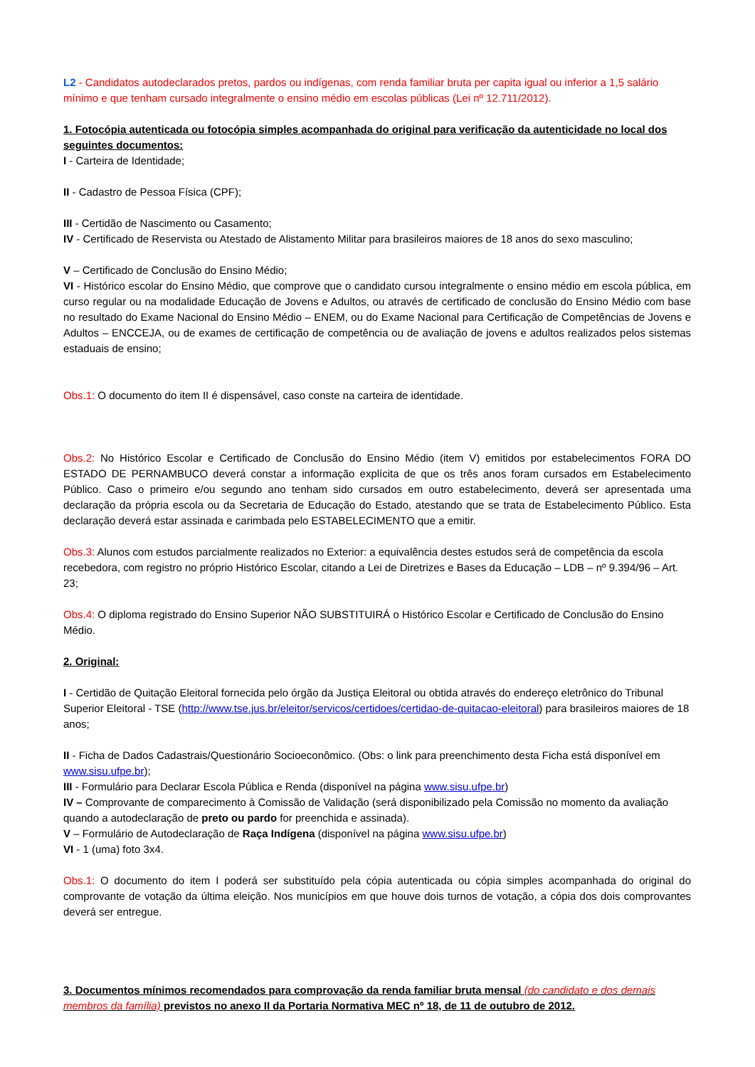L2 - Candidatos autodeclarados pretos, pardos ou indígenas, com renda familiar bruta per capita igual ou inferior a 1,5 salário mínimo e que tenham cursado integralmente o ensino médio em escolas públicas (Lei nº 12.711/2012).
1. Fotocópia autenticada ou fotocópia simples acompanhada do original para verificação da autenticidade no local dos seguintes documentos:
I - Carteira de Identidade;
II - Cadastro de Pessoa Física (CPF);
III - Certidão de Nascimento ou Casamento;
IV - Certificado de Reservista ou Atestado de Alistamento Militar para brasileiros maiores de 18 anos do sexo masculino;
V – Certificado de Conclusão do Ensino Médio;
VI - Histórico escolar do Ensino Médio, que comprove que o candidato cursou integralmente o ensino médio em escola pública, em curso regular ou na modalidade Educação de Jovens e Adultos, ou através de certificado de conclusão do Ensino Médio com base no resultado do Exame Nacional do Ensino Médio – ENEM, ou do Exame Nacional para Certificação de Competências de Jovens e Adultos – ENCCEJA, ou de exames de certificação de competência ou de avaliação de jovens e adultos realizados pelos sistemas estaduais de ensino;
Obs.1: O documento do item II é dispensável, caso conste na carteira de identidade.
Obs.2: No Histórico Escolar e Certificado de Conclusão do Ensino Médio (item V) emitidos por estabelecimentos FORA DO ESTADO DE PERNAMBUCO deverá constar a informação explícita de que os três anos foram cursados em Estabelecimento Público. Caso o primeiro e/ou segundo ano tenham sido cursados em outro estabelecimento, deverá ser apresentada uma declaração da própria escola ou da Secretaria de Educação do Estado, atestando que se trata de Estabelecimento Público. Esta declaração deverá estar assinada e carimbada pelo ESTABELECIMENTO que a emitir.
Obs.3: Alunos com estudos parcialmente realizados no Exterior: a equivalência destes estudos será de competência da escola recebedora, com registro no próprio Histórico Escolar, citando a Lei de Diretrizes e Bases da Educação – LDB – nº 9.394/96 – Art. 23;
Obs.4: O diploma registrado do Ensino Superior NÃO SUBSTITUIRÁ o Histórico Escolar e Certificado de Conclusão do Ensino Médio.
2. Original:
I - Certidão de Quitação Eleitoral fornecida pelo órgão da Justiça Eleitoral ou obtida através do endereço eletrônico do Tribunal Superior Eleitoral - TSE (http://www.tse.jus.br/eleitor/servicos/certidoes/certidao-de-quitacao-eleitoral) para brasileiros maiores de 18 anos;
II - Ficha de Dados Cadastrais/Questionário Socioeconômico. (Obs: o link para preenchimento desta Ficha está disponível em www.sisu.ufpe.br);
III - Formulário para Declarar Escola Pública e Renda (disponível na página www.sisu.ufpe.br)
IV – Comprovante de comparecimento à Comissão de Validação (será disponibilizado pela Comissão no momento da avaliação quando a autodeclaração de preto ou pardo for preenchida e assinada).
V – Formulário de Autodeclaração de Raça Indígena (disponível na página www.sisu.ufpe.br)
VI - 1 (uma) foto 3x4.
Obs.1: O documento do item I poderá ser substituído pela cópia autenticada ou cópia simples acompanhada do original do comprovante de votação da última eleição. Nos municípios em que houve dois turnos de votação, a cópia dos dois comprovantes deverá ser entregue.
3. Documentos mínimos recomendados para comprovação da renda familiar bruta mensal (do candidato e dos demais membros da família) previstos no anexo II da Portaria Normativa MEC nº 18, de 11 de outubro de 2012.